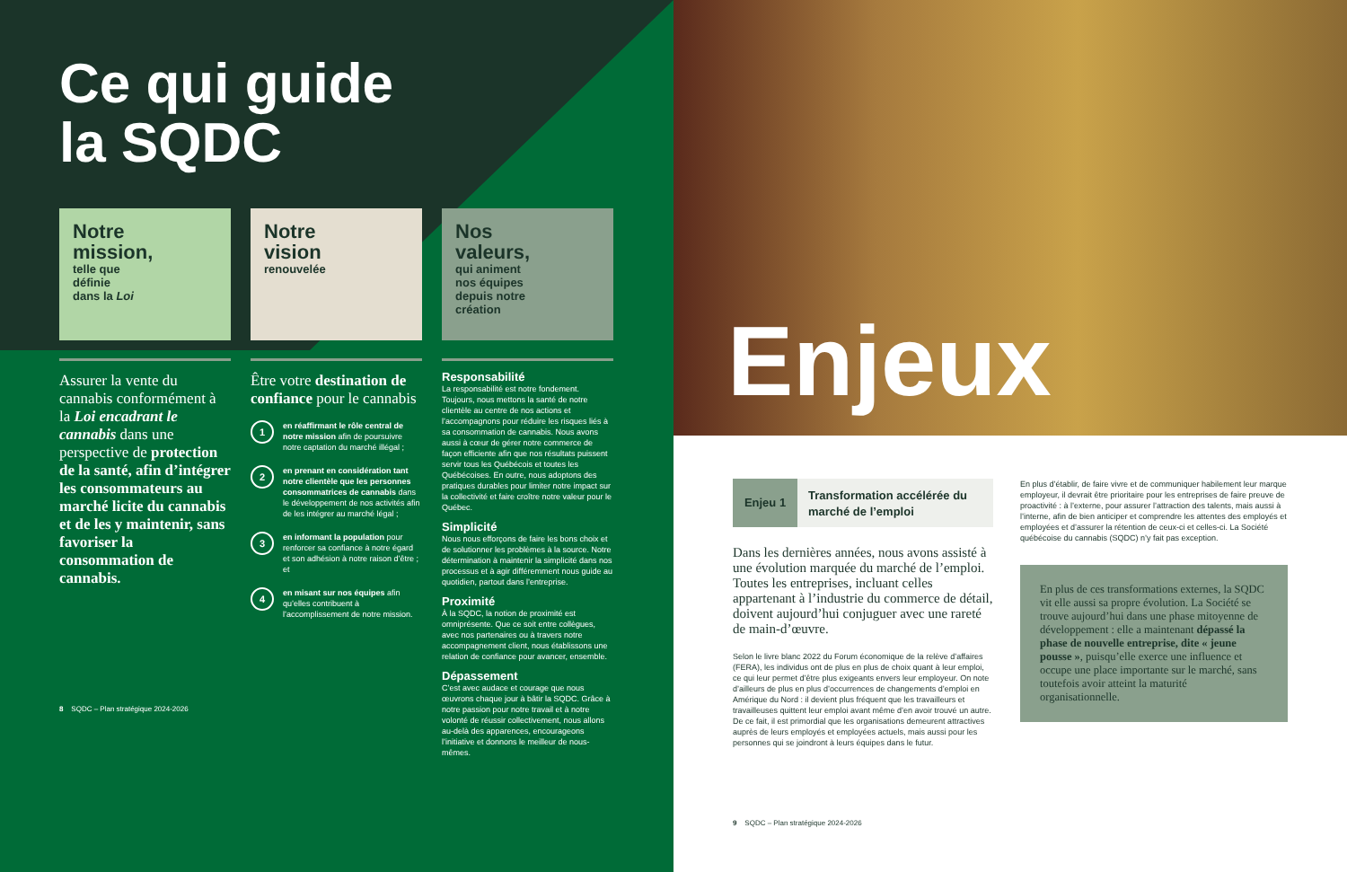Ce qui guide
la SQDC
Notre
mission,
telle que
définie
dans la Loi
Notre
vision
renouvelée
Nos
valeurs,
qui animent
nos équipes
depuis notre
création
Assurer la vente du cannabis conformément à la Loi encadrant le cannabis dans une perspective de protection de la santé, afin d’intégrer les consommateurs au marché licite du cannabis et de les y maintenir, sans favoriser la consommation de cannabis.
Être votre destination de confiance pour le cannabis
1 en réaffirmant le rôle central de notre mission afin de poursuivre notre captation du marché illégal ;
2 en prenant en considération tant notre clientèle que les personnes consommatrices de cannabis dans le développement de nos activités afin de les intégrer au marché légal ;
3 en informant la population pour renforcer sa confiance à notre égard et son adhésion à notre raison d’être ; et
4 en misant sur nos équipes afin qu’elles contribuent à l’accomplissement de notre mission.
Responsabilité
La responsabilité est notre fondement. Toujours, nous mettons la santé de notre clientèle au centre de nos actions et l’accompagnons pour réduire les risques liés à sa consommation de cannabis. Nous avons aussi à cœur de gérer notre commerce de façon efficiente afin que nos résultats puissent servir tous les Québécois et toutes les Québécoises. En outre, nous adoptons des pratiques durables pour limiter notre impact sur la collectivité et faire croître notre valeur pour le Québec.
Simplicité
Nous nous efforçons de faire les bons choix et de solutionner les problèmes à la source. Notre détermination à maintenir la simplicité dans nos processus et à agir différemment nous guide au quotidien, partout dans l’entreprise.
Proximité
À la SQDC, la notion de proximité est omniprésente. Que ce soit entre collègues, avec nos partenaires ou à travers notre accompagnement client, nous établissons une relation de confiance pour avancer, ensemble.
Dépassement
C’est avec audace et courage que nous œuvrons chaque jour à bâtir la SQDC. Grâce à notre passion pour notre travail et à notre volonté de réussir collectivement, nous allons au-delà des apparences, encourageons l’initiative et donnons le meilleur de nous-mêmes.
8 SQDC – Plan stratégique 2024-2026
Enjeux
Enjeu 1
Transformation accélérée du marché de l’emploi
Dans les dernières années, nous avons assisté à une évolution marquée du marché de l’emploi. Toutes les entreprises, incluant celles appartenant à l’industrie du commerce de détail, doivent aujourd’hui conjuguer avec une rareté de main-d’œuvre.
Selon le livre blanc 2022 du Forum économique de la relève d’affaires (FERA), les individus ont de plus en plus de choix quant à leur emploi, ce qui leur permet d’être plus exigeants envers leur employeur. On note d’ailleurs de plus en plus d’occurrences de changements d’emploi en Amérique du Nord : il devient plus fréquent que les travailleurs et travailleuses quittent leur emploi avant même d’en avoir trouvé un autre. De ce fait, il est primordial que les organisations demeurent attractives auprès de leurs employés et employées actuels, mais aussi pour les personnes qui se joindront à leurs équipes dans le futur.
En plus d’établir, de faire vivre et de communiquer habilement leur marque employeur, il devrait être prioritaire pour les entreprises de faire preuve de proactivité : à l’externe, pour assurer l’attraction des talents, mais aussi à l’interne, afin de bien anticiper et comprendre les attentes des employés et employées et d’assurer la rétention de ceux-ci et celles-ci. La Société québécoise du cannabis (SQDC) n’y fait pas exception.
En plus de ces transformations externes, la SQDC vit elle aussi sa propre évolution. La Société se trouve aujourd’hui dans une phase mitoyenne de développement : elle a maintenant dépassé la phase de nouvelle entreprise, dite « jeune pousse », puisqu’elle exerce une influence et occupe une place importante sur le marché, sans toutefois avoir atteint la maturité organisationnelle.
9 SQDC – Plan stratégique 2024-2026